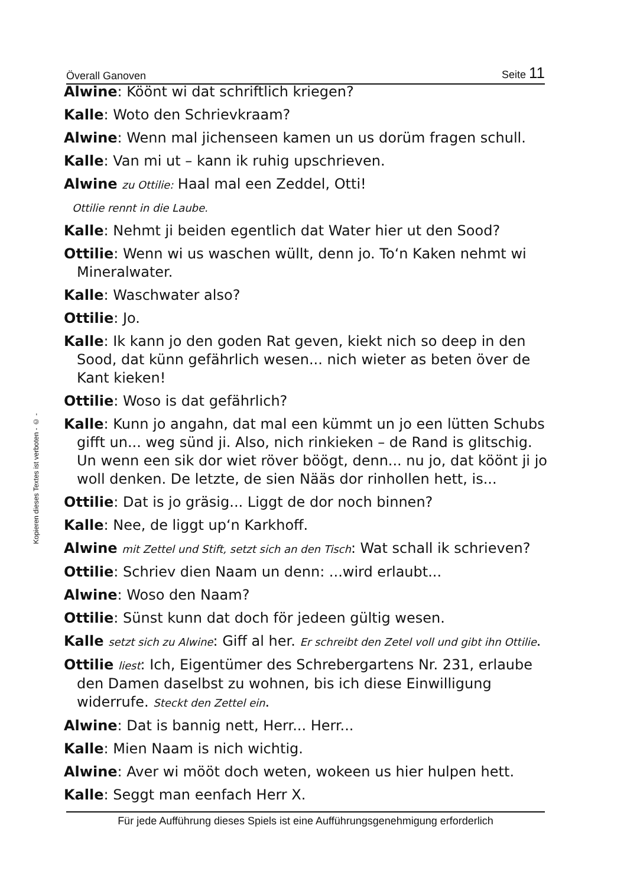Överall Ganoven Seite 11
Kopieren dieses Textes ist verboten - © -
Alwine: Köönt wi dat schriftlich kriegen?
Kalle: Woto den Schrievkraam?
Alwine: Wenn mal jichenseen kamen un us dorüm fragen schull.
Kalle: Van mi ut – kann ik ruhig upschrieven.
Alwine zu Ottilie: Haal mal een Zeddel, Otti!
Ottilie rennt in die Laube.
Kalle: Nehmt ji beiden egentlich dat Water hier ut den Sood?
Ottilie: Wenn wi us waschen wüllt, denn jo. To‘n Kaken nehmt wi Mineralwater.
Kalle: Waschwater also?
Ottilie: Jo.
Kalle: Ik kann jo den goden Rat geven, kiekt nich so deep in den Sood, dat künn gefährlich wesen... nich wieter as beten över de Kant kieken!
Ottilie: Woso is dat gefährlich?
Kalle: Kunn jo angahn, dat mal een kümmt un jo een lütten Schubs gifft un... weg sünd ji. Also, nich rinkieken – de Rand is glitschig. Un wenn een sik dor wiet röver böögt, denn... nu jo, dat köönt ji jo woll denken. De letzte, de sien Nääs dor rinhollen hett, is...
Ottilie: Dat is jo gräsig... Liggt de dor noch binnen?
Kalle: Nee, de liggt up‘n Karkhoff.
Alwine mit Zettel und Stift, setzt sich an den Tisch: Wat schall ik schrieven?
Ottilie: Schriev dien Naam un denn: ...wird erlaubt...
Alwine: Woso den Naam?
Ottilie: Sünst kunn dat doch för jedeen gültig wesen.
Kalle setzt sich zu Alwine: Giff al her. Er schreibt den Zetel voll und gibt ihn Ottilie.
Ottilie liest: Ich, Eigentümer des Schrebergartens Nr. 231, erlaube den Damen daselbst zu wohnen, bis ich diese Einwilligung widerrufe. Steckt den Zettel ein.
Alwine: Dat is bannig nett, Herr... Herr...
Kalle: Mien Naam is nich wichtig.
Alwine: Aver wi mööt doch weten, wokeen us hier hulpen hett.
Kalle: Seggt man eenfach Herr X.
Für jede Aufführung dieses Spiels ist eine Aufführungsgenehmigung erforderlich